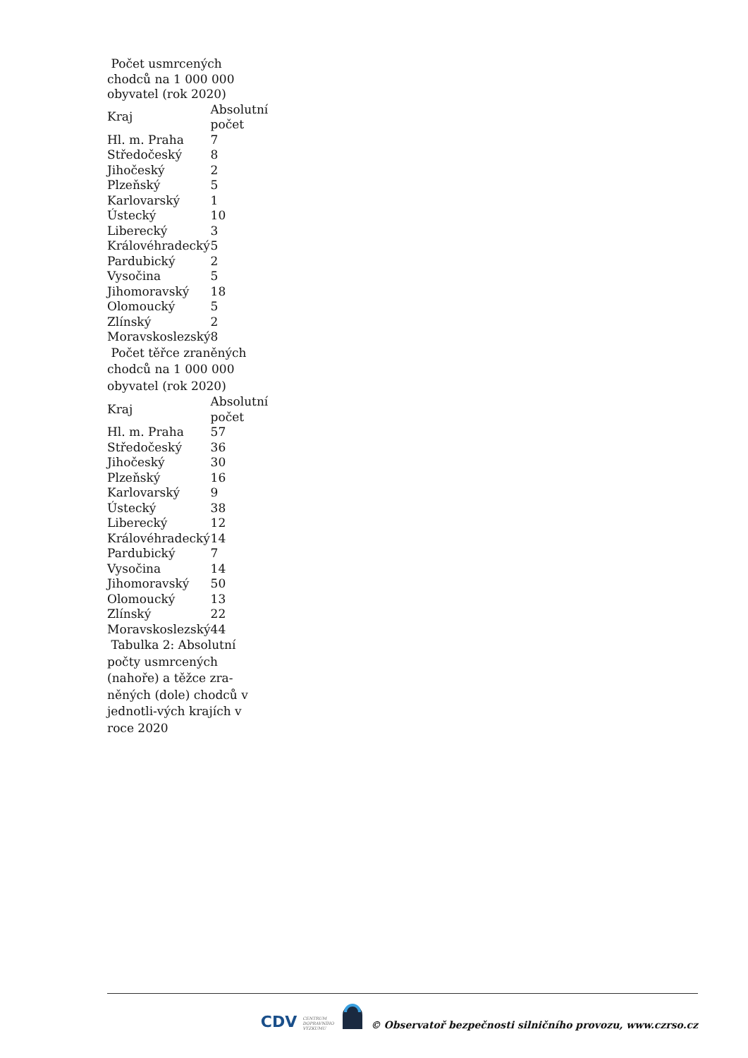Počet usmrcených chodců na 1 000 000 obyvatel (rok 2020)
| Kraj | Absolutní počet |
| --- | --- |
| Hl. m. Praha | 7 |
| Středočeský | 8 |
| Jihočeský | 2 |
| Plzeňský | 5 |
| Karlovarský | 1 |
| Ústecký | 10 |
| Liberecký | 3 |
| Královéhradecký | 5 |
| Pardubický | 2 |
| Vysočina | 5 |
| Jihomoravský | 18 |
| Olomoucký | 5 |
| Zlínský | 2 |
| Moravskoslezský | 8 |
Počet těřce zraněných chodců na 1 000 000 obyvatel (rok 2020)
| Kraj | Absolutní počet |
| --- | --- |
| Hl. m. Praha | 57 |
| Středočeský | 36 |
| Jihočeský | 30 |
| Plzeňský | 16 |
| Karlovarský | 9 |
| Ústecký | 38 |
| Liberecký | 12 |
| Královéhradecký | 14 |
| Pardubický | 7 |
| Vysočina | 14 |
| Jihomoravský | 50 |
| Olomoucký | 13 |
| Zlínský | 22 |
| Moravskoslezský | 44 |
Tabulka 2: Absolutní počty usmrcených (nahoře) a těžce zra-něných (dole) chodců v jednotli-vých krajích v roce 2020
CDV CENTRUM
DOPRAVNÍHO
VÝZKUMU © Observatoř bezpečnosti silničního provozu, www.czrso.cz